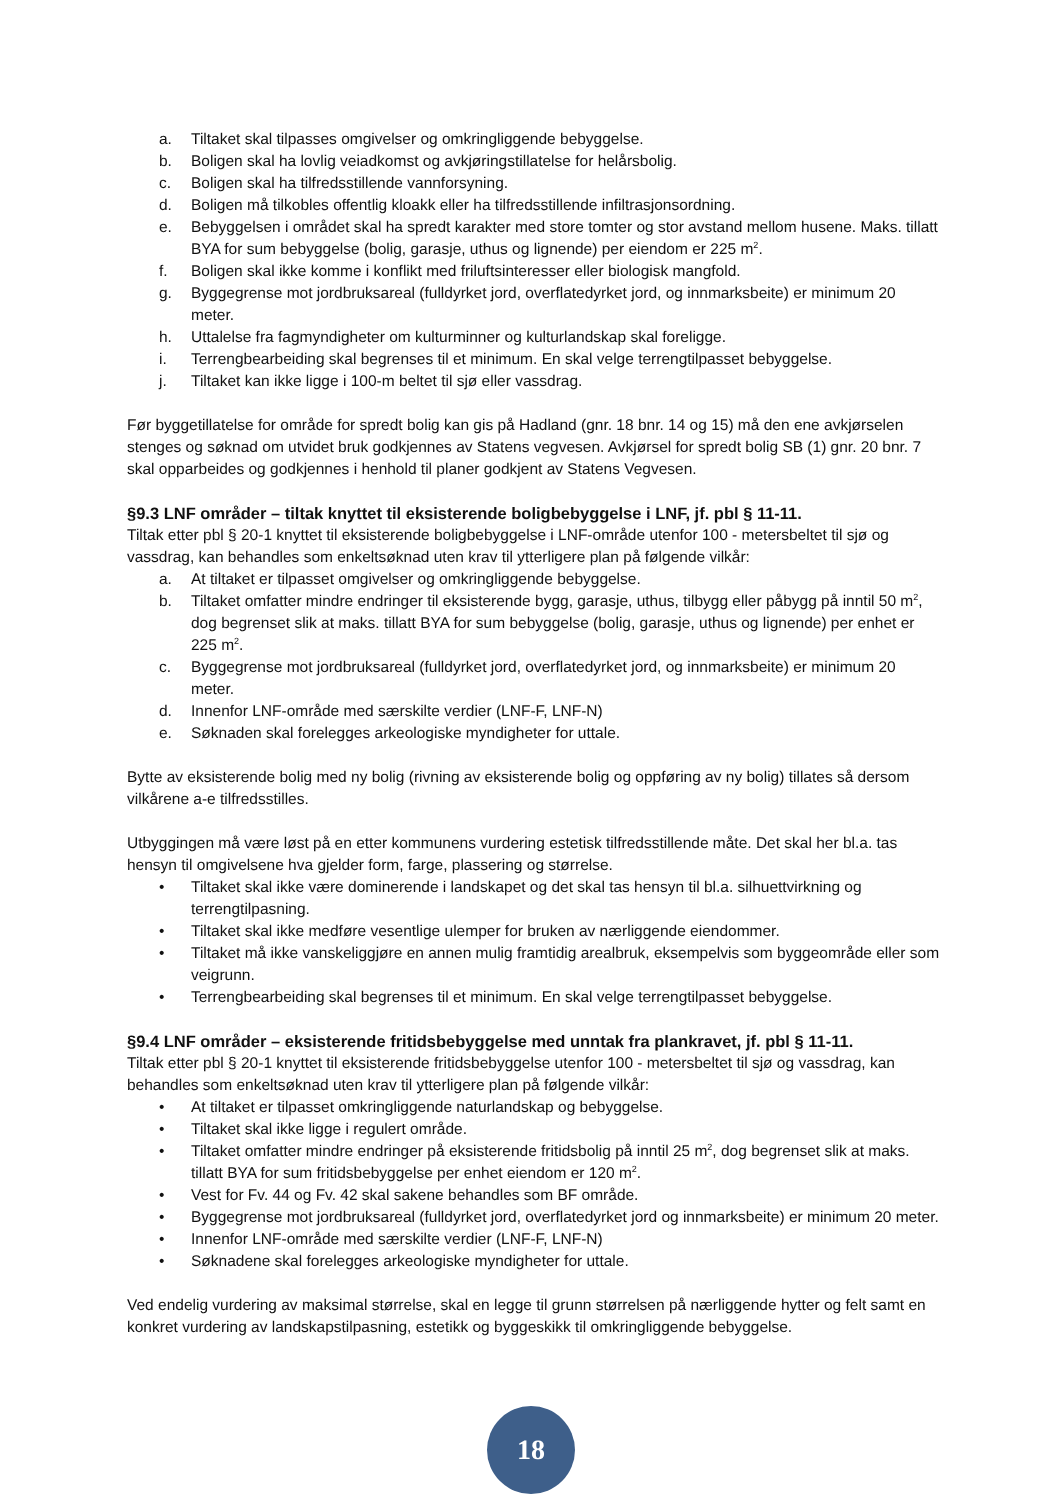a. Tiltaket skal tilpasses omgivelser og omkringliggende bebyggelse.
b. Boligen skal ha lovlig veiadkomst og avkjøringstillatelse for helårsbolig.
c. Boligen skal ha tilfredsstillende vannforsyning.
d. Boligen må tilkobles offentlig kloakk eller ha tilfredsstillende infiltrasjonsordning.
e. Bebyggelsen i området skal ha spredt karakter med store tomter og stor avstand mellom husene. Maks. tillatt BYA for sum bebyggelse (bolig, garasje, uthus og lignende) per eiendom er 225 m<sup>2</sup>.
f. Boligen skal ikke komme i konflikt med friluftsinteresser eller biologisk mangfold.
g. Byggegrense mot jordbruksareal (fulldyrket jord, overflatedyrket jord, og innmarksbeite) er minimum 20 meter.
h. Uttalelse fra fagmyndigheter om kulturminner og kulturlandskap skal foreligge.
i. Terrengbearbeiding skal begrenses til et minimum. En skal velge terrengtilpasset bebyggelse.
j. Tiltaket kan ikke ligge i 100-m beltet til sjø eller vassdrag.
Før byggetillatelse for område for spredt bolig kan gis på Hadland (gnr. 18 bnr. 14 og 15) må den ene avkjørselen stenges og søknad om utvidet bruk godkjennes av Statens vegvesen. Avkjørsel for spredt bolig SB (1) gnr. 20 bnr. 7 skal opparbeides og godkjennes i henhold til planer godkjent av Statens Vegvesen.
§9.3 LNF områder – tiltak knyttet til eksisterende boligbebyggelse i LNF, jf. pbl § 11-11.
Tiltak etter pbl § 20-1 knyttet til eksisterende boligbebyggelse i LNF-område utenfor 100 - metersbeltet til sjø og vassdrag, kan behandles som enkeltsøknad uten krav til ytterligere plan på følgende vilkår:
a. At tiltaket er tilpasset omgivelser og omkringliggende bebyggelse.
b. Tiltaket omfatter mindre endringer til eksisterende bygg, garasje, uthus, tilbygg eller påbygg på inntil 50 m<sup>2</sup>, dog begrenset slik at maks. tillatt BYA for sum bebyggelse (bolig, garasje, uthus og lignende) per enhet er 225 m<sup>2</sup>.
c. Byggegrense mot jordbruksareal (fulldyrket jord, overflatedyrket jord, og innmarksbeite) er minimum 20 meter.
d. Innenfor LNF-område med særskilte verdier (LNF-F, LNF-N)
e. Søknaden skal forelegges arkeologiske myndigheter for uttale.
Bytte av eksisterende bolig med ny bolig (rivning av eksisterende bolig og oppføring av ny bolig) tillates så dersom vilkårene a-e tilfredsstilles.
Utbyggingen må være løst på en etter kommunens vurdering estetisk tilfredsstillende måte. Det skal her bl.a. tas hensyn til omgivelsene hva gjelder form, farge, plassering og størrelse.
• Tiltaket skal ikke være dominerende i landskapet og det skal tas hensyn til bl.a. silhuettvirkning og terrengtilpasning.
• Tiltaket skal ikke medføre vesentlige ulemper for bruken av nærliggende eiendommer.
• Tiltaket må ikke vanskeliggjøre en annen mulig framtidig arealbruk, eksempelvis som byggeområde eller som veigrunn.
• Terrengbearbeiding skal begrenses til et minimum. En skal velge terrengtilpasset bebyggelse.
§9.4 LNF områder – eksisterende fritidsbebyggelse med unntak fra plankravet, jf. pbl § 11-11.
Tiltak etter pbl § 20-1 knyttet til eksisterende fritidsbebyggelse utenfor 100 - metersbeltet til sjø og vassdrag, kan behandles som enkeltsøknad uten krav til ytterligere plan på følgende vilkår:
• At tiltaket er tilpasset omkringliggende naturlandskap og bebyggelse.
• Tiltaket skal ikke ligge i regulert område.
• Tiltaket omfatter mindre endringer på eksisterende fritidsbolig på inntil 25 m<sup>2</sup>, dog begrenset slik at maks. tillatt BYA for sum fritidsbebyggelse per enhet eiendom er 120 m<sup>2</sup>.
• Vest for Fv. 44 og Fv. 42 skal sakene behandles som BF område.
• Byggegrense mot jordbruksareal (fulldyrket jord, overflatedyrket jord og innmarksbeite) er minimum 20 meter.
• Innenfor LNF-område med særskilte verdier (LNF-F, LNF-N)
• Søknadene skal forelegges arkeologiske myndigheter for uttale.
Ved endelig vurdering av maksimal størrelse, skal en legge til grunn størrelsen på nærliggende hytter og felt samt en konkret vurdering av landskapstilpasning, estetikk og byggeskikk til omkringliggende bebyggelse.
18